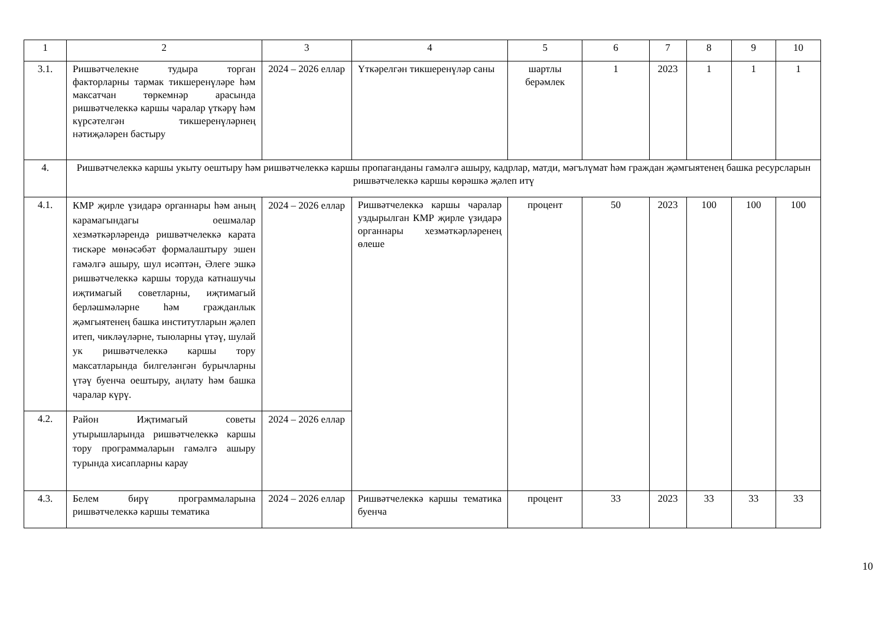| 1 | 2 | 3 | 4 | 5 | 6 | 7 | 8 | 9 | 10 |
| 3.1. | Ришвәтчелекне тудыра торган факторларны тармак тикшеренүләре һәм максатчан төркемнәр арасында ришвәтчелеккә каршы чаралар үткәрү һәм күрсәтелгән тикшеренүләрнең нәтиҗәләрен бастыру | 2024 – 2026 еллар | Үткәрелгән тикшеренүләр саны | шартлы берәмлек | 1 | 2023 | 1 | 1 | 1 |
| 4. | Ришвәтчелеккә каршы укыту оештыру һәм ришвәтчелеккә каршы пропаганданы гамәлгә ашыру, кадрлар, матди, мәгълүмат һәм граждан җәмгыятенең башка ресурсларын ришвәтчелеккә каршы көрәшкә җәлеп итү | | | | | | | | |
| 4.1. | КМР җирле үзидарә органнары һәм аның карамагындагы оешмалар хезмәткәрләрендә ришвәтчелеккә карата тискәре мөнәсәбәт формалаштыру эшен гамәлгә ашыру, шул исәптән, Әлеге эшкә ришвәтчелеккә каршы торуда катнашучы иҗтимагый советларны, иҗтимагый берләшмәләрне һәм гражданлык җәмгыятенең башка институтларын җәлеп итеп, чикләүләрне, тыюларны үтәү, шулай ук ришвәтчелеккә каршы тору максатларында билгеләнгән бурычларны үтәү буенча оештыру, аңлату һәм башка чаралар күрү. | 2024 – 2026 еллар | Ришвәтчелеккә каршы чаралар уздырылган КМР җирле үзидарә органнары хезмәткәрләренең өлеше | процент | 50 | 2023 | 100 | 100 | 100 |
| 4.2. | Район Иҗтимагый советы утырышларында ришвәтчелеккә каршы тору программаларын гамәлгә ашыру турында хисапларны карау | 2024 – 2026 еллар | | | | | | | |
| 4.3. | Белем бирү программаларына ришвәтчелеккә каршы тематика | 2024 – 2026 еллар | Ришвәтчелеккә каршы тематика буенча | процент | 33 | 2023 | 33 | 33 | 33 |
10